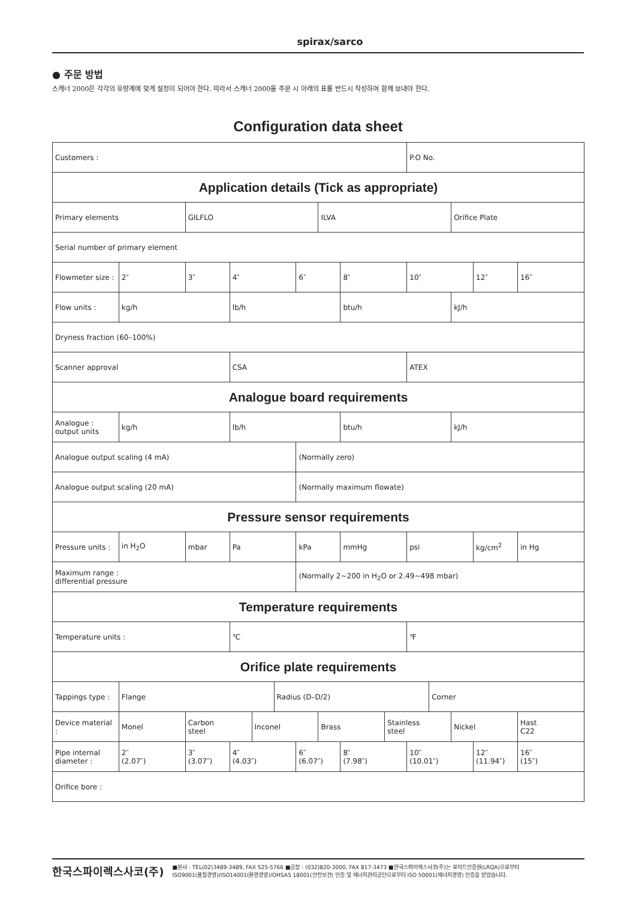spirax/sarco
● 주문 방법
스캐너 2000은 각각의 유량계에 맞게 설정이 되어야 한다. 따라서 스캐너 2000을 주문 시 아래의 표를 반드시 작성하여 함께 보내야 한다.
Configuration data sheet
| Customers : | | | | | | | | | | P.O No. | | | | |
| Application details (Tick as appropriate) | | | | | | | | | | | | | | |
| Primary elements | | GILFLO | | | | | ILVA | | | | | Orifice Plate | | |
| Serial number of primary element | | | | | | | | | | | | | | |
| Flowmeter size : | 2″ | 3″ | 4″ | | | 6″ | | 8″ | | 10″ | | | 12″ | 16″ |
| Flow units : | kg/h | | lb/h | | | | | btu/h | | | | kJ/h | | |
| Dryness fraction (60–100%) | | | | | | | | | | | | | | |
| Scanner approval | | | CSA | | | | | | | ATEX | | | | |
| Analogue board requirements | | | | | | | | | | | | | | |
| Analogue : output units | kg/h | | lb/h | | | | | btu/h | | | | kJ/h | | |
| Analogue output scaling (4 mA) | | | | | | (Normally zero) | | | | | | | | |
| Analogue output scaling (20 mA) | | | | | | (Normally maximum flowate) | | | | | | | | |
| Pressure sensor requirements | | | | | | | | | | | | | | |
| Pressure units : | in H<sub>2</sub>O | mbar | Pa | | | kPa | | mmHg | | psi | | | kg/cm<sup>2</sup> | in Hg |
| Maximum range : differential pressure | | | | | | (Normally 2~200 in H<sub>2</sub>O or 2.49~498 mbar) | | | | | | | | |
| Temperature requirements | | | | | | | | | | | | | | |
| Temperature units : | | | ℃ | | | | | | | ℉ | | | | |
| Orifice plate requirements | | | | | | | | | | | | | | |
| Tappings type : | Flange | | | | Radius (D–D/2) | | | | | | Corner | | | |
| Device material : | Monel | Carbon steel | | Inconel | | | Brass | | Stainless steel | | | Nickel | | Hast C22 |
| Pipe internal diameter : | 2″ (2.07″) | 3″ (3.07″) | 4″ (4.03″) | | | 6″ (6.07″) | | 8″ (7.98″) | | 10″ (10.01″) | | | 12″ (11.94″) | 16″ (15″) |
| Orifice bore : | | | | | | | | | | | | | | |
한국스파이렉스사코(주)
■본사 : TEL(02)3489-3489, FAX 525-5766 ■공장 : (032)820-3000, FAX 817-3473 ■한국스파이렉스사코(주)는 로이드인증원(LRQA)으로부터
ISO9001(품질경영)/ISO14001(환경경영)/OHSAS 18001(안전보건) 인증 및 에너지관리공단으로부터 ISO 50001(에너지경영) 인증을 받았습니다.